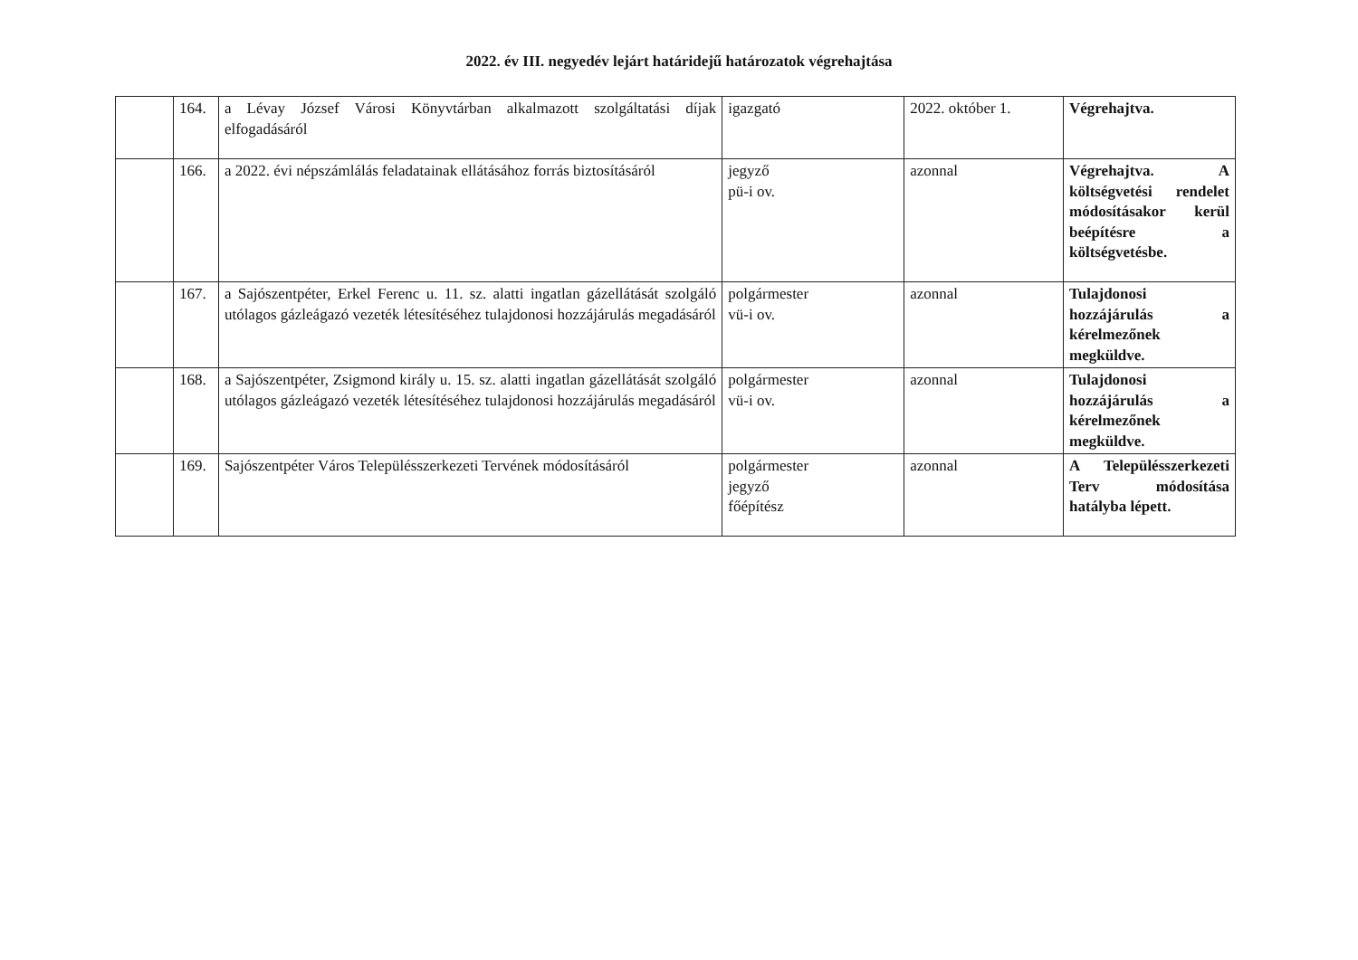2022. év III. negyedév lejárt határidejű határozatok végrehajtása
| | 164. | a Lévay József Városi Könyvtárban alkalmazott szolgáltatási díjak elfogadásáról | igazgató | 2022. október 1. | Végrehajtva. |
| | 166. | a 2022. évi népszámlálás feladatainak ellátásához forrás biztosításáról | jegyző pü-i ov. | azonnal | Végrehajtva. A költségvetési rendelet módosításakor kerül beépítésre a költségvetésbe. |
| | 167. | a Sajószentpéter, Erkel Ferenc u. 11. sz. alatti ingatlan gázellátását szolgáló utólagos gázleágazó vezeték létesítéséhez tulajdonosi hozzájárulás megadásáról | polgármester vü-i ov. | azonnal | Tulajdonosi hozzájárulás a kérelmezőnek megküldve. |
| | 168. | a Sajószentpéter, Zsigmond király u. 15. sz. alatti ingatlan gázellátását szolgáló utólagos gázleágazó vezeték létesítéséhez tulajdonosi hozzájárulás megadásáról | polgármester vü-i ov. | azonnal | Tulajdonosi hozzájárulás a kérelmezőnek megküldve. |
| | 169. | Sajószentpéter Város Településszerkezeti Tervének módosításáról | polgármester jegyző főépítész | azonnal | A Településszerkezeti Terv módosítása hatályba lépett. |